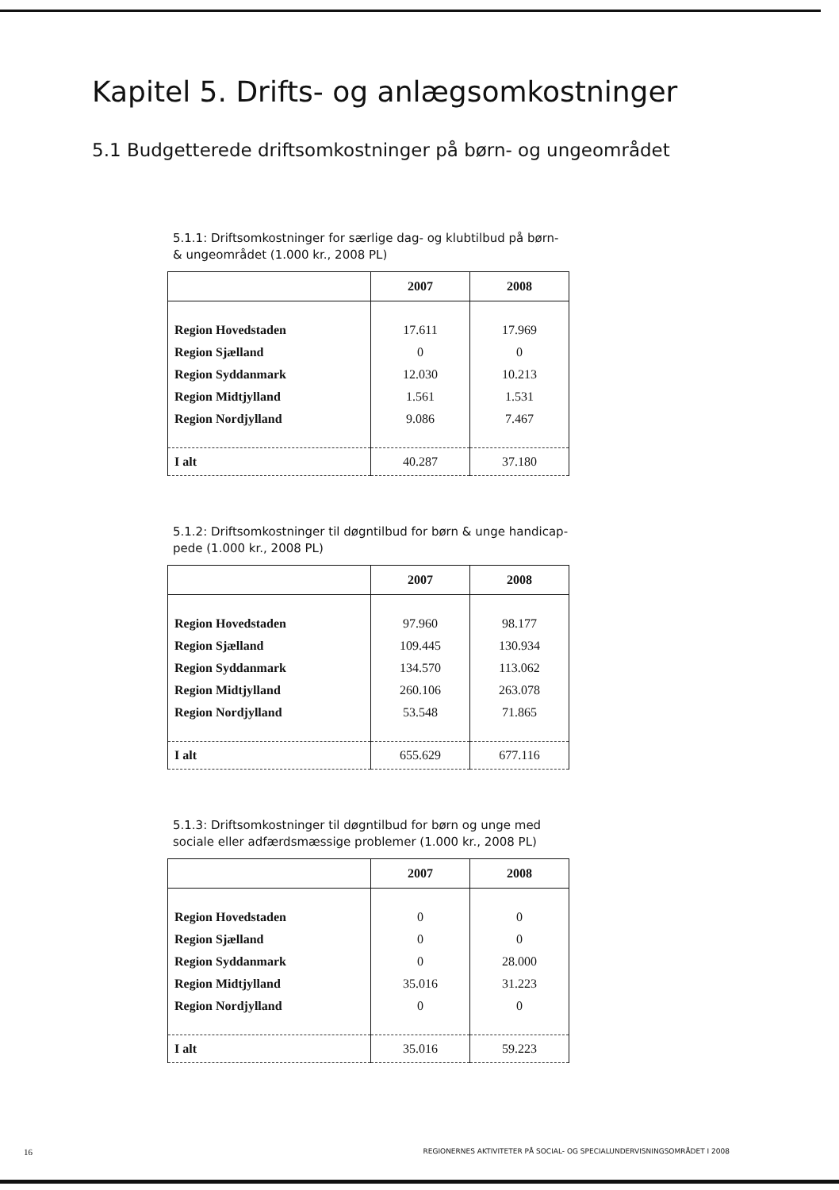Kapitel 5. Drifts- og anlægsomkostninger
5.1 Budgetterede driftsomkostninger på børn- og ungeområdet
5.1.1: Driftsomkostninger for særlige dag- og klubtilbud på børn- & ungeområdet (1.000 kr., 2008 PL)
| | 2007 | 2008 |
| --- | --- | --- |
| Region Hovedstaden | 17.611 | 17.969 |
| Region Sjælland | 0 | 0 |
| Region Syddanmark | 12.030 | 10.213 |
| Region Midtjylland | 1.561 | 1.531 |
| Region Nordjylland | 9.086 | 7.467 |
| I alt | 40.287 | 37.180 |
5.1.2: Driftsomkostninger til døgntilbud for børn & unge handicap-pede (1.000 kr., 2008 PL)
| | 2007 | 2008 |
| --- | --- | --- |
| Region Hovedstaden | 97.960 | 98.177 |
| Region Sjælland | 109.445 | 130.934 |
| Region Syddanmark | 134.570 | 113.062 |
| Region Midtjylland | 260.106 | 263.078 |
| Region Nordjylland | 53.548 | 71.865 |
| I alt | 655.629 | 677.116 |
5.1.3: Driftsomkostninger til døgntilbud for børn og unge med sociale eller adfærdsmæssige problemer (1.000 kr., 2008 PL)
| | 2007 | 2008 |
| --- | --- | --- |
| Region Hovedstaden | 0 | 0 |
| Region Sjælland | 0 | 0 |
| Region Syddanmark | 0 | 28.000 |
| Region Midtjylland | 35.016 | 31.223 |
| Region Nordjylland | 0 | 0 |
| I alt | 35.016 | 59.223 |
16 REGIONERNES AKTIVITETER PÅ SOCIAL- OG SPECIALUNDERVISNINGSOMRÅDET I 2008